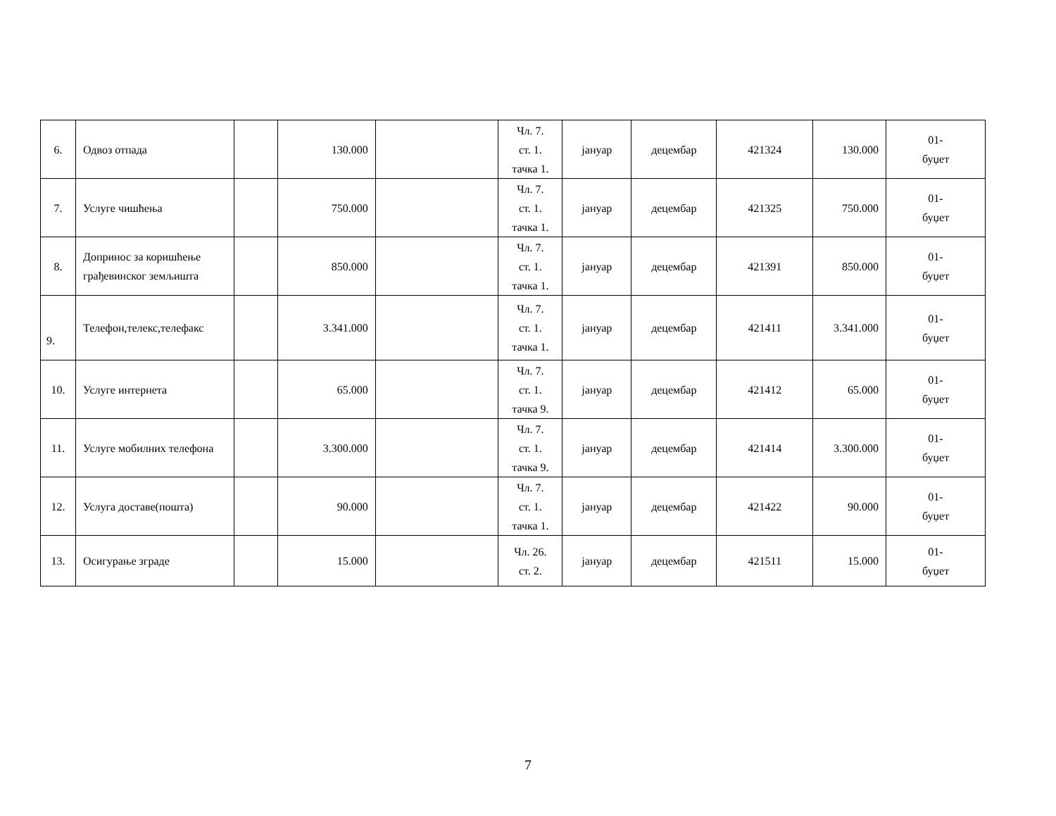| 6. | Одвоз отпада | | 130.000 | | Чл. 7. ст. 1. тачка 1. | јануар | децембар | 421324 | 130.000 | 01- буџет |
| 7. | Услуге чишћења | | 750.000 | | Чл. 7. ст. 1. тачка 1. | јануар | децембар | 421325 | 750.000 | 01- буџет |
| 8. | Допринос за коришћење грађевинског земљишта | | 850.000 | | Чл. 7. ст. 1. тачка 1. | јануар | децембар | 421391 | 850.000 | 01- буџет |
| 9. | Телефон,телекс,телефакс | | 3.341.000 | | Чл. 7. ст. 1. тачка 1. | јануар | децембар | 421411 | 3.341.000 | 01- буџет |
| 10. | Услуге интернета | | 65.000 | | Чл. 7. ст. 1. тачка 9. | јануар | децембар | 421412 | 65.000 | 01- буџет |
| 11. | Услуге мобилних телефона | | 3.300.000 | | Чл. 7. ст. 1. тачка 9. | јануар | децембар | 421414 | 3.300.000 | 01- буџет |
| 12. | Услуга доставе(пошта) | | 90.000 | | Чл. 7. ст. 1. тачка 1. | јануар | децембар | 421422 | 90.000 | 01- буџет |
| 13. | Осигурање зграде | | 15.000 | | Чл. 26. ст. 2. | јануар | децембар | 421511 | 15.000 | 01- буџет |
7